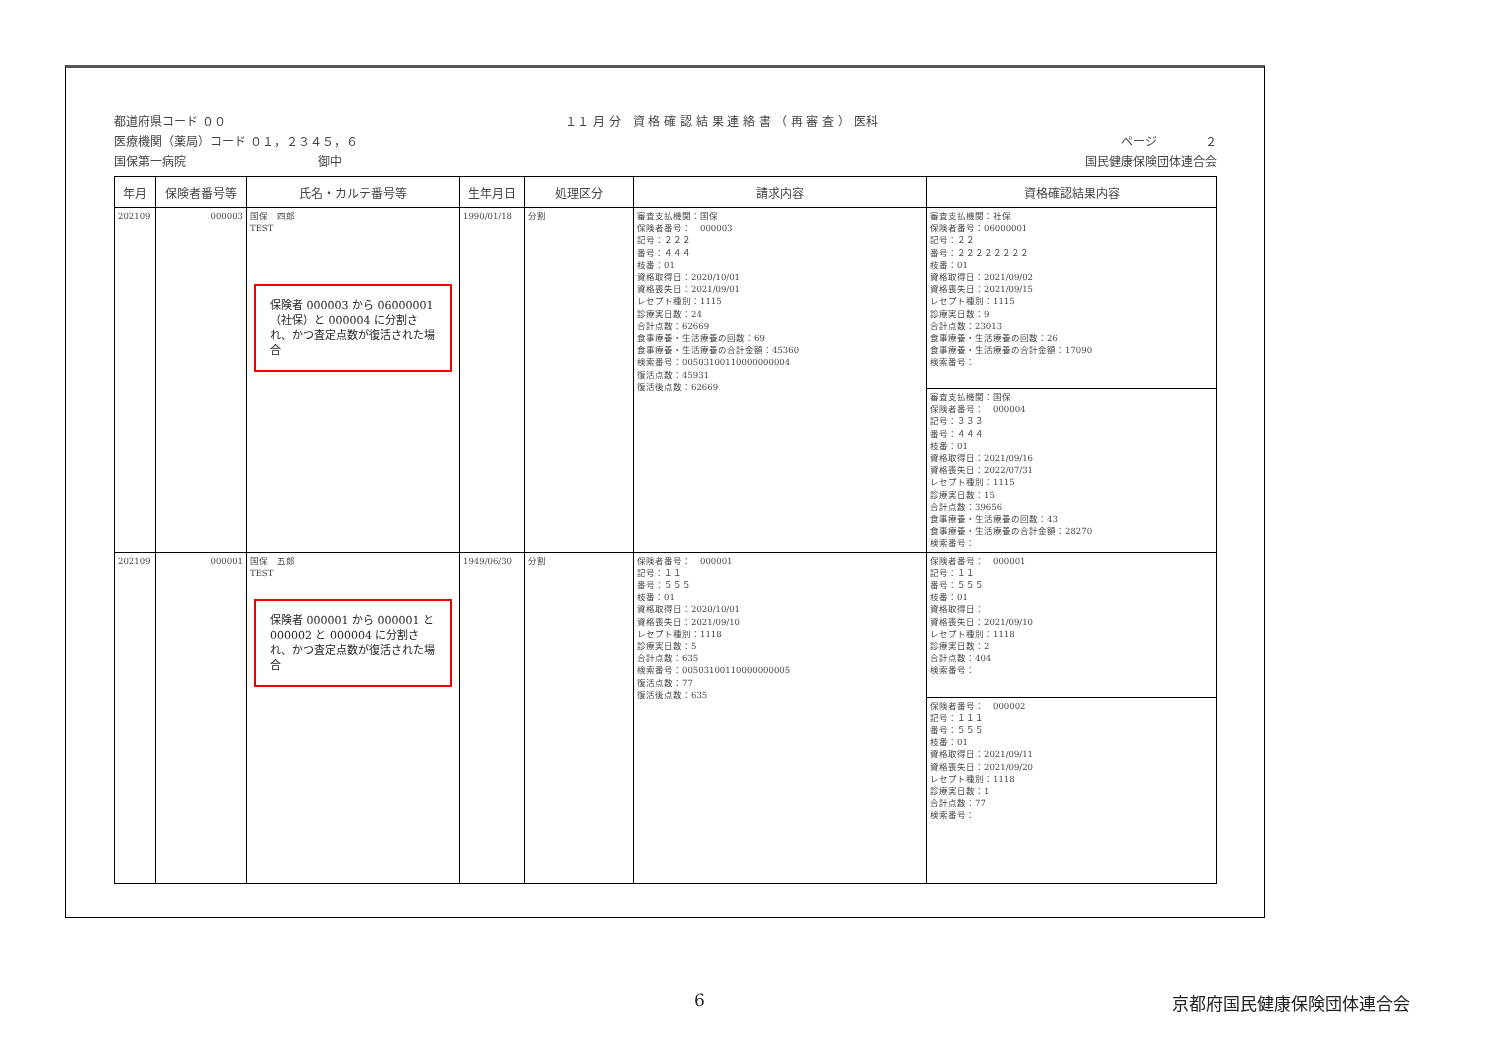都道府県コード ００ １１ 月 分　資 格 確 認 結 果 連 絡 書 （ 再 審 査 ） 医科
医療機関（薬局）コード ０１，２３４５，６ ページ　　　　２
国保第一病院　　　　　　　　　　　御中 国民健康保険団体連合会
| 年月 | 保険者番号等 | 氏名・カルテ番号等 | 生年月日 | 処理区分 | 請求内容 | 資格確認結果内容 |
| --- | --- | --- | --- | --- | --- | --- |
| 202109 | 000003 | 国保 四郎 TEST 保険者 000003 から 06000001（社保）と 000004 に分割され、かつ査定点数が復活された場合 | 1990/01/18 | 分割 | 審査支払機関：国保 保険者番号： 000003 記号：２２２ 番号：４４４ 枝番：01 資格取得日：2020/10/01 資格喪失日：2021/09/01 レセプト種別：1115 診療実日数：24 合計点数：62669 食事療養・生活療養の回数：69 食事療養・生活療養の合計金額：45360 検索番号：00503100110000000004 復活点数：45931 復活後点数：62669 | 審査支払機関：社保 保険者番号：06000001 記号：２２ 番号：２２２２２２２２ 枝番：01 資格取得日：2021/09/02 資格喪失日：2021/09/15 レセプト種別：1115 診療実日数：9 合計点数：23013 食事療養・生活療養の回数：26 食事療養・生活療養の合計金額：17090 検索番号： 審査支払機関：国保 保険者番号： 000004 記号：３３３ 番号：４４４ 枝番：01 資格取得日：2021/09/16 資格喪失日：2022/07/31 レセプト種別：1115 診療実日数：15 合計点数：39656 食事療養・生活療養の回数：43 食事療養・生活療養の合計金額：28270 検索番号： |
| 202109 | 000001 | 国保 五郎 TEST 保険者 000001 から 000001 と 000002 と 000004 に分割され、かつ査定点数が復活された場合 | 1949/06/30 | 分割 | 保険者番号： 000001 記号：１１ 番号：５５５ 枝番：01 資格取得日：2020/10/01 資格喪失日：2021/09/10 レセプト種別：1118 診療実日数：5 合計点数：635 検索番号：00503100110000000005 復活点数：77 復活後点数：635 | 保険者番号： 000001 記号：１１ 番号：５５５ 枝番：01 資格取得日： 資格喪失日：2021/09/10 レセプト種別：1118 診療実日数：2 合計点数：404 検索番号： 保険者番号： 000002 記号：１１１ 番号：５５５ 枝番：01 資格取得日：2021/09/11 資格喪失日：2021/09/20 レセプト種別：1118 診療実日数：1 合計点数：77 検索番号： |
6 京都府国民健康保険団体連合会